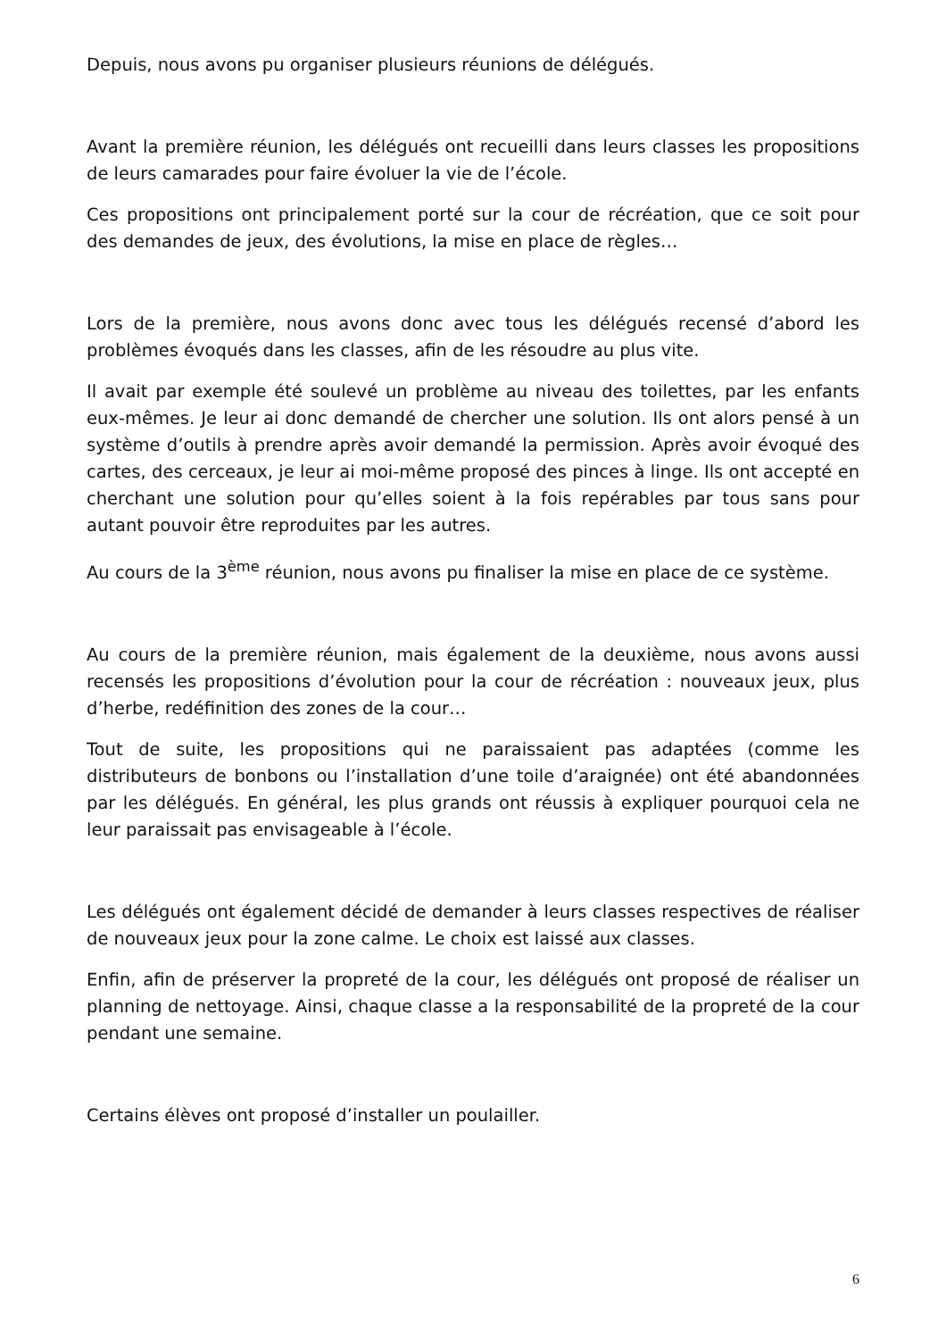Depuis, nous avons pu organiser plusieurs réunions de délégués.
Avant la première réunion, les délégués ont recueilli dans leurs classes les propositions de leurs camarades pour faire évoluer la vie de l’école.
Ces propositions ont principalement porté sur la cour de récréation, que ce soit pour des demandes de jeux, des évolutions, la mise en place de règles…
Lors de la première, nous avons donc avec tous les délégués recensé d’abord les problèmes évoqués dans les classes, afin de les résoudre au plus vite.
Il avait par exemple été soulevé un problème au niveau des toilettes, par les enfants eux-mêmes. Je leur ai donc demandé de chercher une solution. Ils ont alors pensé à un système d’outils à prendre après avoir demandé la permission. Après avoir évoqué des cartes, des cerceaux, je leur ai moi-même proposé des pinces à linge. Ils ont accepté en cherchant une solution pour qu’elles soient à la fois repérables par tous sans pour autant pouvoir être reproduites par les autres.
Au cours de la 3<sup>ème</sup> réunion, nous avons pu finaliser la mise en place de ce système.
Au cours de la première réunion, mais également de la deuxième, nous avons aussi recensés les propositions d’évolution pour la cour de récréation : nouveaux jeux, plus d’herbe, redéfinition des zones de la cour…
Tout de suite, les propositions qui ne paraissaient pas adaptées (comme les distributeurs de bonbons ou l’installation d’une toile d’araignée) ont été abandonnées par les délégués. En général, les plus grands ont réussis à expliquer pourquoi cela ne leur paraissait pas envisageable à l’école.
Les délégués ont également décidé de demander à leurs classes respectives de réaliser de nouveaux jeux pour la zone calme. Le choix est laissé aux classes.
Enfin, afin de préserver la propreté de la cour, les délégués ont proposé de réaliser un planning de nettoyage. Ainsi, chaque classe a la responsabilité de la propreté de la cour pendant une semaine.
Certains élèves ont proposé d’installer un poulailler.
6